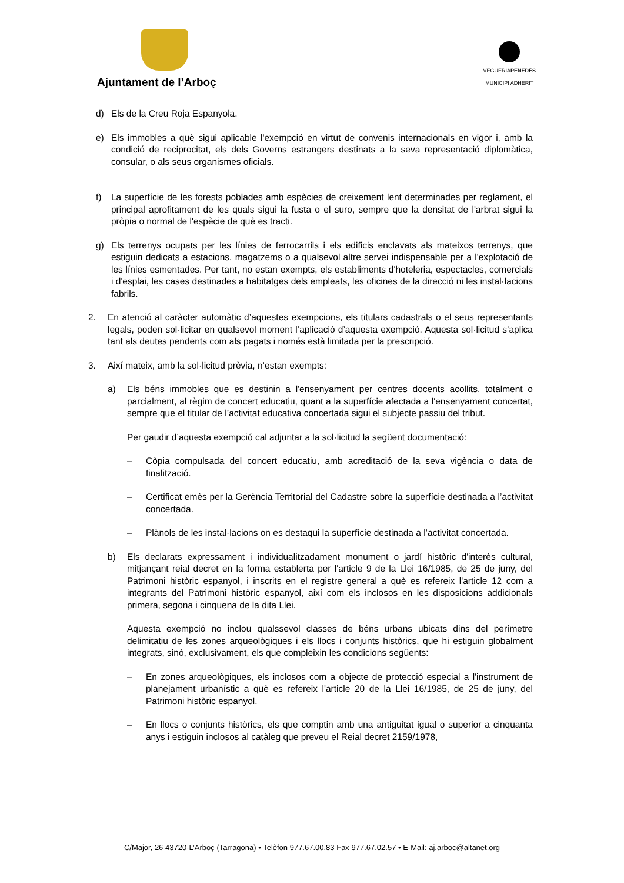Ajuntament de l’Arboç
VEGUERIAPENEDÈS
MUNICIPI ADHERIT
d) Els de la Creu Roja Espanyola.
e) Els immobles a què sigui aplicable l'exempció en virtut de convenis internacionals en vigor i, amb la condició de reciprocitat, els dels Governs estrangers destinats a la seva representació diplomàtica, consular, o als seus organismes oficials.
f) La superfície de les forests poblades amb espècies de creixement lent determinades per reglament, el principal aprofitament de les quals sigui la fusta o el suro, sempre que la densitat de l'arbrat sigui la pròpia o normal de l'espècie de què es tracti.
g) Els terrenys ocupats per les línies de ferrocarrils i els edificis enclavats als mateixos terrenys, que estiguin dedicats a estacions, magatzems o a qualsevol altre servei indispensable per a l'explotació de les línies esmentades. Per tant, no estan exempts, els establiments d'hoteleria, espectacles, comercials i d'esplai, les cases destinades a habitatges dels empleats, les oficines de la direcció ni les instal·lacions fabrils.
2. En atenció al caràcter automàtic d’aquestes exempcions, els titulars cadastrals o el seus representants legals, poden sol·licitar en qualsevol moment l’aplicació d’aquesta exempció. Aquesta sol·licitud s’aplica tant als deutes pendents com als pagats i només està limitada per la prescripció.
3. Així mateix, amb la sol·licitud prèvia, n’estan exempts:
a) Els béns immobles que es destinin a l'ensenyament per centres docents acollits, totalment o parcialment, al règim de concert educatiu, quant a la superfície afectada a l'ensenyament concertat, sempre que el titular de l’activitat educativa concertada sigui el subjecte passiu del tribut.
Per gaudir d’aquesta exempció cal adjuntar a la sol·licitud la següent documentació:
– Còpia compulsada del concert educatiu, amb acreditació de la seva vigència o data de finalització.
– Certificat emès per la Gerència Territorial del Cadastre sobre la superfície destinada a l’activitat concertada.
– Plànols de les instal·lacions on es destaqui la superfície destinada a l’activitat concertada.
b) Els declarats expressament i individualitzadament monument o jardí històric d'interès cultural, mitjançant reial decret en la forma establerta per l'article 9 de la Llei 16/1985, de 25 de juny, del Patrimoni històric espanyol, i inscrits en el registre general a què es refereix l'article 12 com a integrants del Patrimoni històric espanyol, així com els inclosos en les disposicions addicionals primera, segona i cinquena de la dita Llei.
Aquesta exempció no inclou qualssevol classes de béns urbans ubicats dins del perímetre delimitatiu de les zones arqueològiques i els llocs i conjunts històrics, que hi estiguin globalment integrats, sinó, exclusivament, els que compleixin les condicions següents:
– En zones arqueològiques, els inclosos com a objecte de protecció especial a l'instrument de planejament urbanístic a què es refereix l'article 20 de la Llei 16/1985, de 25 de juny, del Patrimoni històric espanyol.
– En llocs o conjunts històrics, els que comptin amb una antiguitat igual o superior a cinquanta anys i estiguin inclosos al catàleg que preveu el Reial decret 2159/1978,
C/Major, 26 43720-L’Arboç (Tarragona) • Telèfon 977.67.00.83 Fax 977.67.02.57 • E-Mail: aj.arboc@altanet.org